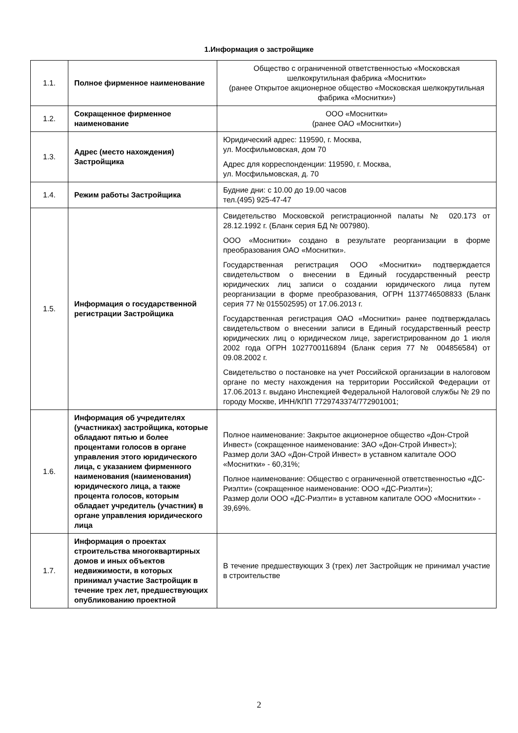1.Информация о застройщике
| 1.1. | Полное фирменное наименование | Общество с ограниченной ответственностью «Московская шелкокрутильная фабрика «Моснитки» (ранее Открытое акционерное общество «Московская шелкокрутильная фабрика «Моснитки») |
| 1.2. | Сокращенное фирменное наименование | ООО «Моснитки» (ранее ОАО «Моснитки») |
| 1.3. | Адрес (место нахождения) Застройщика | Юридический адрес: 119590, г. Москва, ул. Мосфильмовская, дом 70 Адрес для корреспонденции: 119590, г. Москва, ул. Мосфильмовская, д. 70 |
| 1.4. | Режим работы Застройщика | Будние дни: с 10.00 до 19.00 часов тел.(495) 925-47-47 |
| 1.5. | Информация о государственной регистрации Застройщика | Свидетельство Московской регистрационной палаты № 020.173 от 28.12.1992 г. (Бланк серия БД № 007980). ООО «Моснитки» создано в результате реорганизации в форме преобразования ОАО «Моснитки». Государственная регистрация ООО «Моснитки» подтверждается свидетельством о внесении в Единый государственный реестр юридических лиц записи о создании юридического лица путем реорганизации в форме преобразования, ОГРН 1137746508833 (Бланк серия 77 № 015502595) от 17.06.2013 г. Государственная регистрация ОАО «Моснитки» ранее подтверждалась свидетельством о внесении записи в Единый государственный реестр юридических лиц о юридическом лице, зарегистрированном до 1 июля 2002 года ОГРН 1027700116894 (Бланк серия 77 № 004856584) от 09.08.2002 г. Свидетельство о постановке на учет Российской организации в налоговом органе по месту нахождения на территории Российской Федерации от 17.06.2013 г. выдано Инспекцией Федеральной Налоговой службы № 29 по городу Москве, ИНН/КПП 7729743374/772901001; |
| 1.6. | Информация об учредителях (участниках) застройщика, которые обладают пятью и более процентами голосов в органе управления этого юридического лица, с указанием фирменного наименования (наименования) юридического лица, а также процента голосов, которым обладает учредитель (участник) в органе управления юридического лица | Полное наименование: Закрытое акционерное общество «Дон-Строй Инвест» (сокращенное наименование: ЗАО «Дон-Строй Инвест»); Размер доли ЗАО «Дон-Строй Инвест» в уставном капитале ООО «Моснитки» - 60,31%; Полное наименование: Общество с ограниченной ответственностью «ДС-Риэлти» (сокращенное наименование: ООО «ДС-Риэлти»); Размер доли ООО «ДС-Риэлти» в уставном капитале ООО «Моснитки» - 39,69%. |
| 1.7. | Информация о проектах строительства многоквартирных домов и иных объектов недвижимости, в которых принимал участие Застройщик в течение трех лет, предшествующих опубликованию проектной | В течение предшествующих 3 (трех) лет Застройщик не принимал участие в строительстве |
2